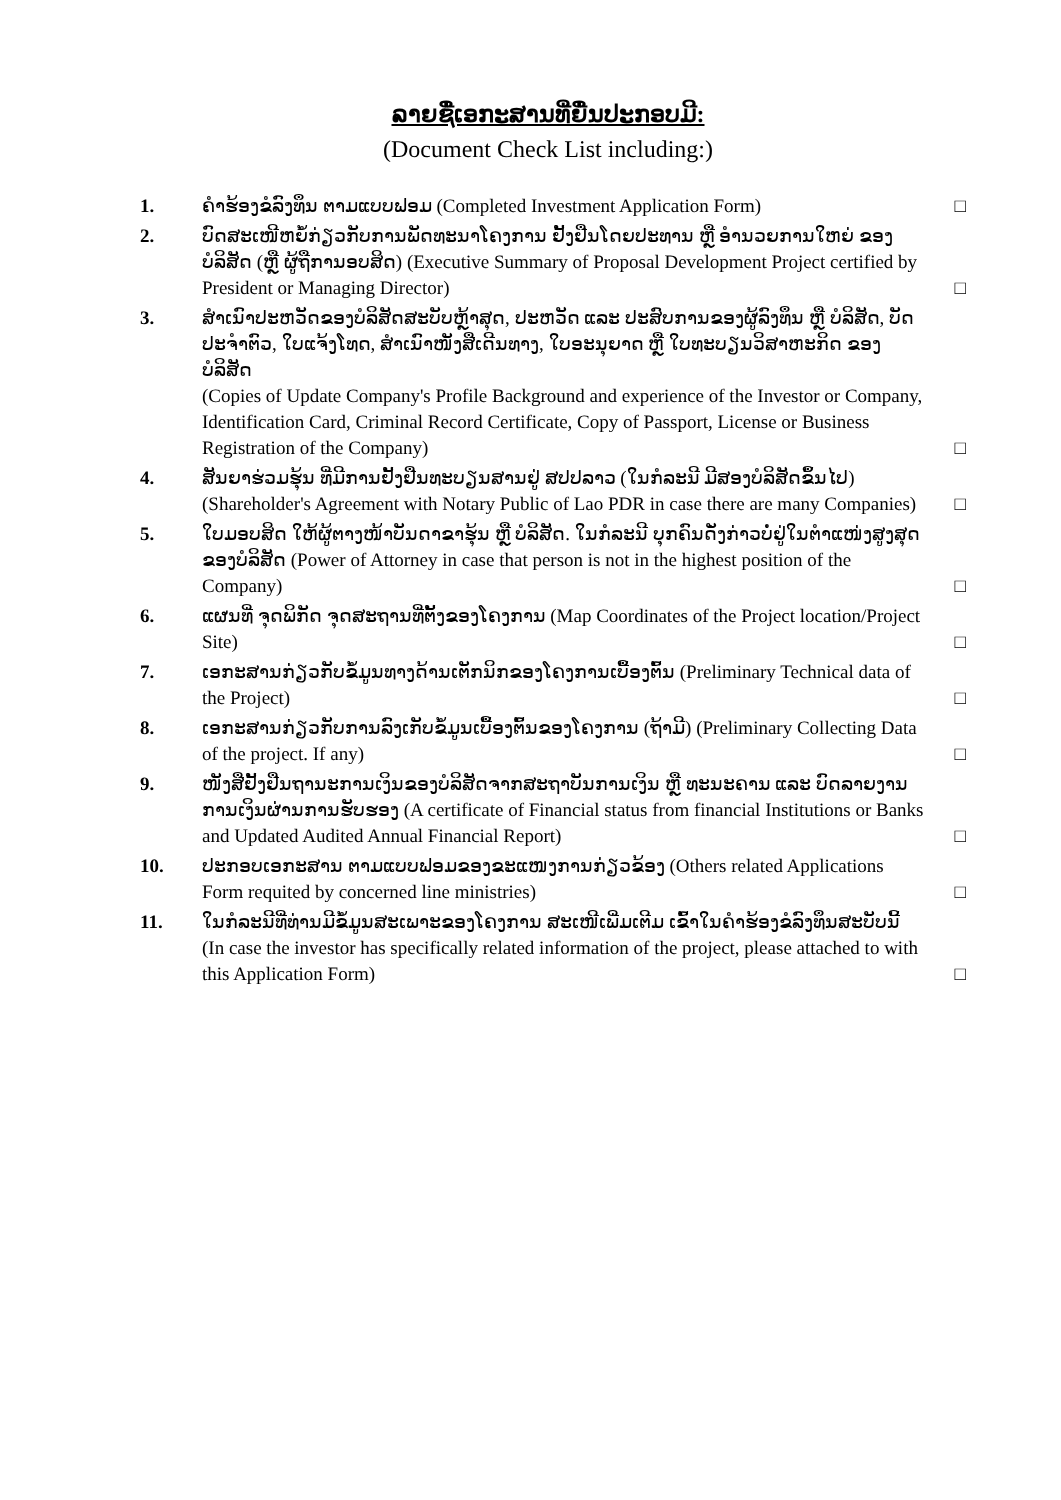ລາຍຊື່ເອກະສານທີ່ຍື່ນປະກອບມີ:
(Document Check List including:)
1. ຄຳຮ້ອງຂໍລົງທຶນ ຕາມແບບຟອມ (Completed Investment Application Form)
□
2. ບົດສະເໜີຫຍໍ້ກ່ຽວກັບການພັດທະນາໂຄງການ ຢັ້ງຢືນໂດຍປະທານ ຫຼື ອຳນວຍການໃຫຍ່ ຂອງ ບໍລິສັດ (ຫຼື ຜູ້ຖືການອບສິດ) (Executive Summary of Proposal Development Project certified by President or Managing Director)
□
3. ສຳເນົາປະຫວັດຂອງບໍລິສັດສະບັບຫຼ້າສຸດ, ປະຫວັດ ແລະ ປະສົບການຂອງຜູ້ລົງທຶນ ຫຼື ບໍລິສັດ, ບັດປະຈຳຕົວ, ໃບແຈ້ງໂທດ, ສຳເນົາໜັງສືເດີນທາງ, ໃບອະນຸຍາດ ຫຼື ໃບທະບຽນວິສາຫະກິດ ຂອງບໍລິສັດ
(Copies of Update Company's Profile Background and experience of the Investor or Company, Identification Card, Criminal Record Certificate, Copy of Passport, License or Business Registration of the Company)
□
4. ສັນຍາຮ່ວມຮຸ້ນ ທີ່ມີການຢັ້ງຢືນທະບຽນສານຢູ່ ສປປລາວ (ໃນກໍລະນີ ມີສອງບໍລິສັດຂຶ້ນໄປ)
(Shareholder's Agreement with Notary Public of Lao PDR in case there are many Companies)
□
5. ໃບມອບສິດ ໃຫ້ຜູ້ຕາງໜ້າບັນດາຂາຮຸ້ນ ຫຼື ບໍລິສັດ. ໃນກໍລະນີ ບຸກຄົນດັ່ງກ່າວບໍ່ຢູ່ໃນຕຳແໜ່ງສູງສຸດ ຂອງບໍລິສັດ (Power of Attorney in case that person is not in the highest position of the Company)
□
6. ແຜນທີ່ ຈຸດພິກັດ ຈຸດສະຖານທີ່ຕັ້ງຂອງໂຄງການ (Map Coordinates of the Project location/Project Site)
□
7. ເອກະສານກ່ຽວກັບຂໍ້ມູນທາງດ້ານເຕັກນິກຂອງໂຄງການເບື້ອງຕົ້ນ (Preliminary Technical data of the Project)
□
8. ເອກະສານກ່ຽວກັບການລົງເກັບຂໍ້ມູນເບື້ອງຕົ້ນຂອງໂຄງການ (ຖ້າມີ) (Preliminary Collecting Data of the project. If any)
□
9. ໜັງສືຢັ້ງຢືນຖານະການເງິນຂອງບໍລິສັດຈາກສະຖາບັນການເງິນ ຫຼື ທະນະຄານ ແລະ ບົດລາຍງານການເງິນຜ່ານການຮັບຮອງ (A certificate of Financial status from financial Institutions or Banks and Updated Audited Annual Financial Report)
□
10. ປະກອບເອກະສານ ຕາມແບບຟອມຂອງຂະແໜງການກ່ຽວຂ້ອງ (Others related Applications Form requited by concerned line ministries)
□
11. ໃນກໍລະນີທີ່ທ່ານມີຂໍ້ມູນສະເພາະຂອງໂຄງການ ສະເໜີເພີ່ມເຕີມ ເຂົ້າໃນຄຳຮ້ອງຂໍລົງທຶນສະບັບນີ້ (In case the investor has specifically related information of the project, please attached to with this Application Form)
□